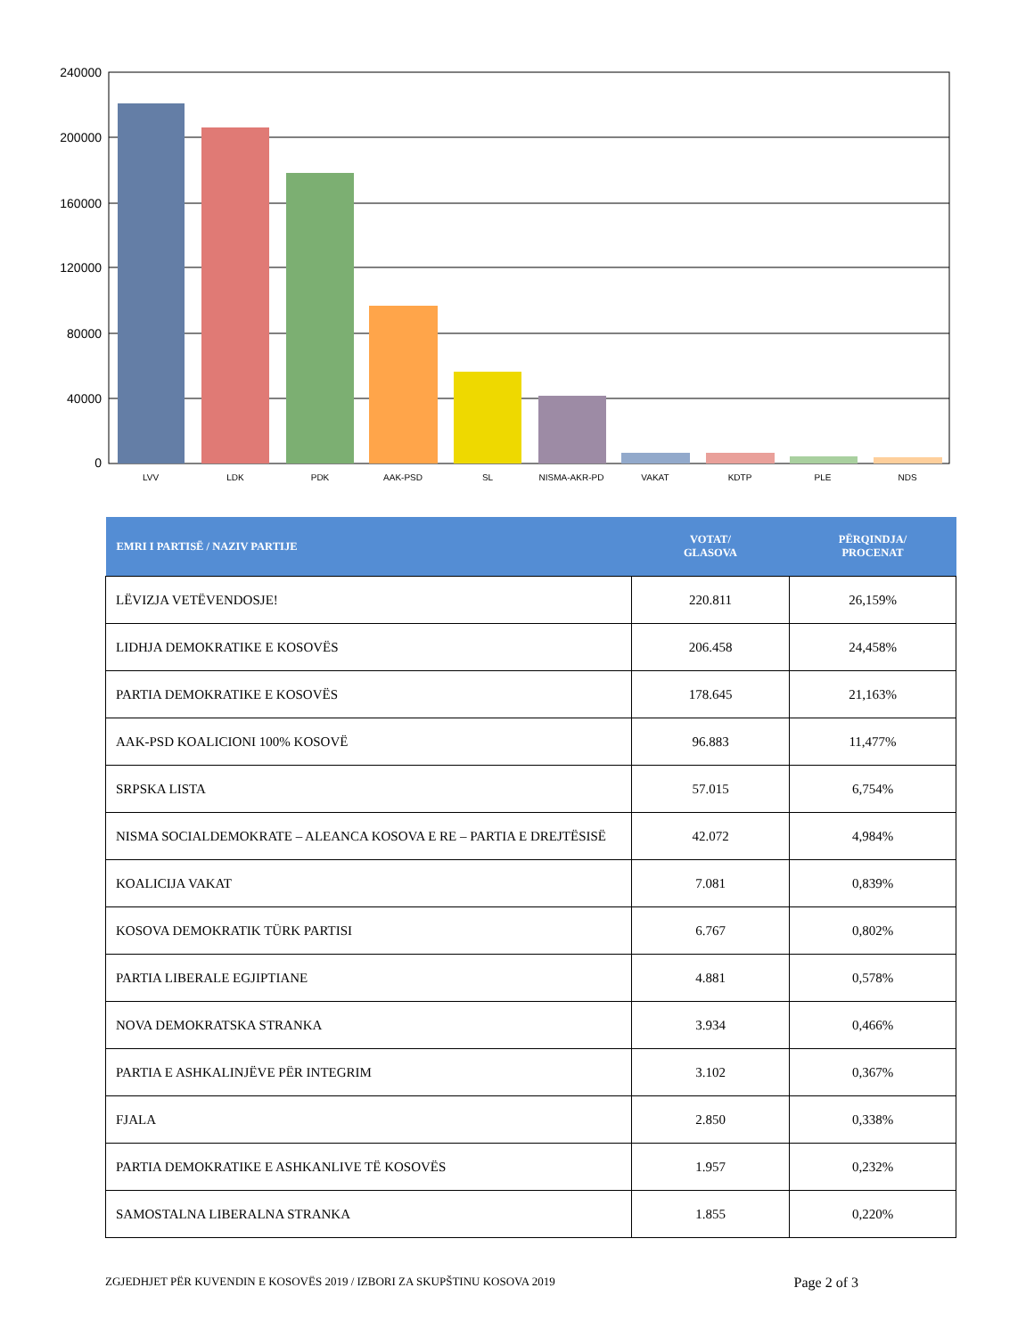240000
200000
160000
120000
80000
40000
0
LVV
LDK
PDK
AAK-PSD
SL
NISMA-AKR-PD
VAKAT
KDTP
PLE
NDS
| EMRI I PARTISË / NAZIV PARTIJE | VOTAT/ GLASOVA | PËRQINDJA/ PROCENAT |
| --- | --- | --- |
| LËVIZJA VETËVENDOSJE! | 220.811 | 26,159% |
| LIDHJA DEMOKRATIKE E KOSOVËS | 206.458 | 24,458% |
| PARTIA DEMOKRATIKE E KOSOVËS | 178.645 | 21,163% |
| AAK-PSD KOALICIONI 100% KOSOVË | 96.883 | 11,477% |
| SRPSKA LISTA | 57.015 | 6,754% |
| NISMA SOCIALDEMOKRATE – ALEANCA KOSOVA E RE – PARTIA E DREJTËSISË | 42.072 | 4,984% |
| KOALICIJA VAKAT | 7.081 | 0,839% |
| KOSOVA DEMOKRATIK TÜRK PARTISI | 6.767 | 0,802% |
| PARTIA LIBERALE EGJIPTIANE | 4.881 | 0,578% |
| NOVA DEMOKRATSKA STRANKA | 3.934 | 0,466% |
| PARTIA E ASHKALINJËVE PËR INTEGRIM | 3.102 | 0,367% |
| FJALA | 2.850 | 0,338% |
| PARTIA DEMOKRATIKE E ASHKANLIVE TË KOSOVËS | 1.957 | 0,232% |
| SAMOSTALNA LIBERALNA STRANKA | 1.855 | 0,220% |
ZGJEDHJET PËR KUVENDIN E KOSOVËS 2019 / IZBORI ZA SKUPŠTINU KOSOVA 2019 Page 2 of 3